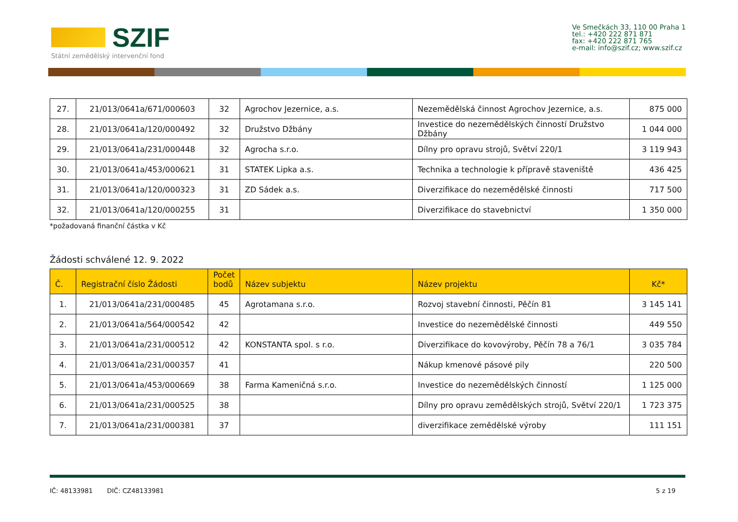SZIF
Státní zemědělský intervenční fond
Ve Smečkách 33, 110 00 Praha 1
tel.: +420 222 871 871
fax: +420 222 871 765
e-mail: info@szif.cz; www.szif.cz
| 27. | 21/013/0641a/671/000603 | 32 | Agrochov Jezernice, a.s. | Nezemědělská činnost Agrochov Jezernice, a.s. | 875 000 |
| 28. | 21/013/0641a/120/000492 | 32 | Družstvo Džbány | Investice do nezemědělských činností Družstvo Džbány | 1 044 000 |
| 29. | 21/013/0641a/231/000448 | 32 | Agrocha s.r.o. | Dílny pro opravu strojů, Světví 220/1 | 3 119 943 |
| 30. | 21/013/0641a/453/000621 | 31 | STATEK Lipka a.s. | Technika a technologie k přípravě staveniště | 436 425 |
| 31. | 21/013/0641a/120/000323 | 31 | ZD Sádek a.s. | Diverzifikace do nezemědělské činnosti | 717 500 |
| 32. | 21/013/0641a/120/000255 | 31 | | Diverzifikace do stavebnictví | 1 350 000 |
*požadovaná finanční částka v Kč
Žádosti schválené 12. 9. 2022
| Č. | Registrační číslo Žádosti | Počet bodů | Název subjektu | Název projektu | Kč* |
| --- | --- | --- | --- | --- | --- |
| 1. | 21/013/0641a/231/000485 | 45 | Agrotamana s.r.o. | Rozvoj stavební činnosti, Pěčín 81 | 3 145 141 |
| 2. | 21/013/0641a/564/000542 | 42 | | Investice do nezemědělské činnosti | 449 550 |
| 3. | 21/013/0641a/231/000512 | 42 | KONSTANTA spol. s r.o. | Diverzifikace do kovovýroby, Pěčín 78 a 76/1 | 3 035 784 |
| 4. | 21/013/0641a/231/000357 | 41 | | Nákup kmenové pásové pily | 220 500 |
| 5. | 21/013/0641a/453/000669 | 38 | Farma Kameničná s.r.o. | Investice do nezemědělských činností | 1 125 000 |
| 6. | 21/013/0641a/231/000525 | 38 | | Dílny pro opravu zemědělských strojů, Světví 220/1 | 1 723 375 |
| 7. | 21/013/0641a/231/000381 | 37 | | diverzifikace zemědělské výroby | 111 151 |
IČ: 48133981 DIČ: CZ48133981 5 z 19